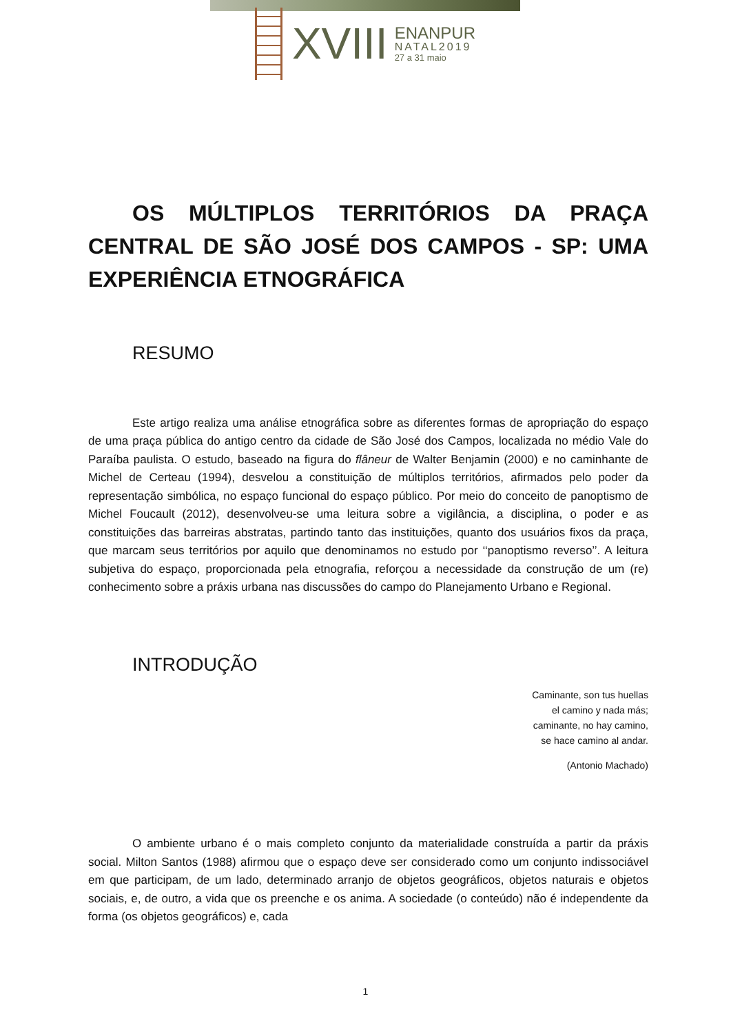XVIII
ENANPUR
NATAL2019
27 a 31 maio
OS MÚLTIPLOS TERRITÓRIOS DA PRAÇA CENTRAL DE SÃO JOSÉ DOS CAMPOS - SP: UMA EXPERIÊNCIA ETNOGRÁFICA
RESUMO
Este artigo realiza uma análise etnográfica sobre as diferentes formas de apropriação do espaço de uma praça pública do antigo centro da cidade de São José dos Campos, localizada no médio Vale do Paraíba paulista. O estudo, baseado na figura do flâneur de Walter Benjamin (2000) e no caminhante de Michel de Certeau (1994), desvelou a constituição de múltiplos territórios, afirmados pelo poder da representação simbólica, no espaço funcional do espaço público. Por meio do conceito de panoptismo de Michel Foucault (2012), desenvolveu-se uma leitura sobre a vigilância, a disciplina, o poder e as constituições das barreiras abstratas, partindo tanto das instituições, quanto dos usuários fixos da praça, que marcam seus territórios por aquilo que denominamos no estudo por ‘‘panoptismo reverso’’. A leitura subjetiva do espaço, proporcionada pela etnografia, reforçou a necessidade da construção de um (re) conhecimento sobre a práxis urbana nas discussões do campo do Planejamento Urbano e Regional.
INTRODUÇÃO
Caminante, son tus huellas
el camino y nada más;
caminante, no hay camino,
se hace camino al andar.
(Antonio Machado)
O ambiente urbano é o mais completo conjunto da materialidade construída a partir da práxis social. Milton Santos (1988) afirmou que o espaço deve ser considerado como um conjunto indissociável em que participam, de um lado, determinado arranjo de objetos geográficos, objetos naturais e objetos sociais, e, de outro, a vida que os preenche e os anima. A sociedade (o conteúdo) não é independente da forma (os objetos geográficos) e, cada
1